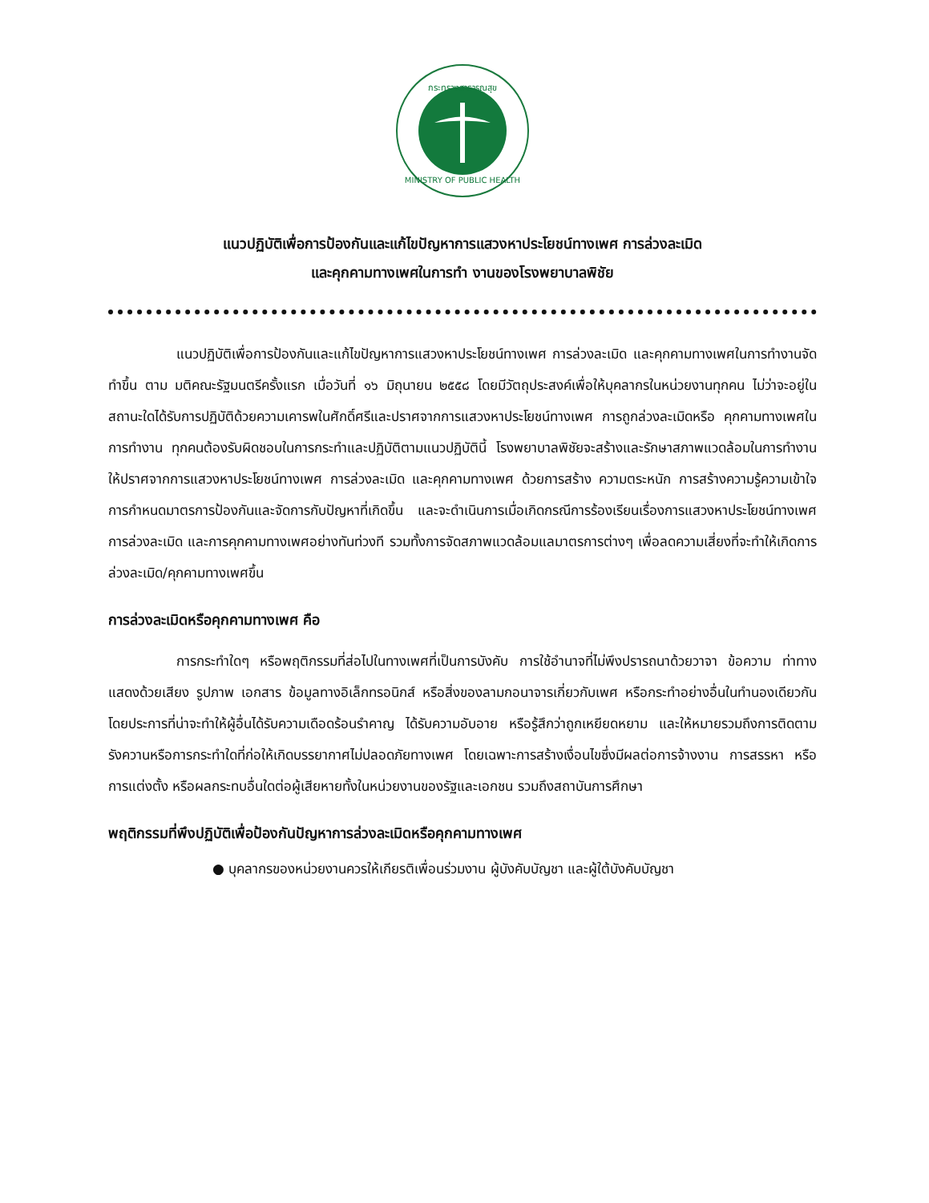กระทรวงสาธารณสุข
MINISTRY OF PUBLIC HEALTH
แนวปฏิบัติเพื่อการป้องกันและแก้ไขปัญหาการแสวงหาประโยชน์ทางเพศ การล่วงละเมิด
และคุกคามทางเพศในการทำ งานของโรงพยาบาลพิชัย
แนวปฏิบัติเพื่อการป้องกันและแก้ไขปัญหาการแสวงหาประโยชน์ทางเพศ การล่วงละเมิด และคุกคามทางเพศในการทำงานจัดทำขึ้น ตาม มติคณะรัฐมนตรีครั้งแรก เมื่อวันที่ ๑๖ มิถุนายน ๒๕๕๘ โดยมีวัตถุประสงค์เพื่อให้บุคลากรในหน่วยงานทุกคน ไม่ว่าจะอยู่ในสถานะใดได้รับการปฏิบัติด้วยความเคารพในศักดิ์ศรีและปราศจากการแสวงหาประโยชน์ทางเพศ การถูกล่วงละเมิดหรือ คุกคามทางเพศในการทำงาน ทุกคนต้องรับผิดชอบในการกระทำและปฏิบัติตามแนวปฏิบัตินี้ โรงพยาบาลพิชัยจะสร้างและรักษาสภาพแวดล้อมในการทำงานให้ปราศจากการแสวงหาประโยชน์ทางเพศ การล่วงละเมิด และคุกคามทางเพศ ด้วยการสร้าง ความตระหนัก การสร้างความรู้ความเข้าใจ การกำหนดมาตรการป้องกันและจัดการกับปัญหาที่เกิดขึ้น และจะดำเนินการเมื่อเกิดกรณีการร้องเรียนเรื่องการแสวงหาประโยชน์ทางเพศ การล่วงละเมิด และการคุกคามทางเพศอย่างทันท่วงที รวมทั้งการจัดสภาพแวดล้อมแลมาตรการต่างๆ เพื่อลดความเสี่ยงที่จะทำให้เกิดการล่วงละเมิด/คุกคามทางเพศขึ้น
การล่วงละเมิดหรือคุกคามทางเพศ คือ
การกระทำใดๆ หรือพฤติกรรมที่ส่อไปในทางเพศที่เป็นการบังคับ การใช้อำนาจที่ไม่พึงปรารถนาด้วยวาจา ข้อความ ท่าทาง แสดงด้วยเสียง รูปภาพ เอกสาร ข้อมูลทางอิเล็กทรอนิกส์ หรือสิ่งของลามกอนาจารเกี่ยวกับเพศ หรือกระทำอย่างอื่นในทำนองเดียวกันโดยประการที่น่าจะทำให้ผู้อื่นได้รับความเดือดร้อนรำคาญ ได้รับความอับอาย หรือรู้สึกว่าถูกเหยียดหยาม และให้หมายรวมถึงการติดตามรังควานหรือการกระทำใดที่ก่อให้เกิดบรรยากาศไม่ปลอดภัยทางเพศ โดยเฉพาะการสร้างเงื่อนไขซึ่งมีผลต่อการจ้างงาน การสรรหา หรือการแต่งตั้ง หรือผลกระทบอื่นใดต่อผู้เสียหายทั้งในหน่วยงานของรัฐและเอกชน รวมถึงสถาบันการศึกษา
พฤติกรรมที่พึงปฏิบัติเพื่อป้องกันปัญหาการล่วงละเมิดหรือคุกคามทางเพศ
● บุคลากรของหน่วยงานควรให้เกียรติเพื่อนร่วมงาน ผู้บังคับบัญชา และผู้ใต้บังคับบัญชา